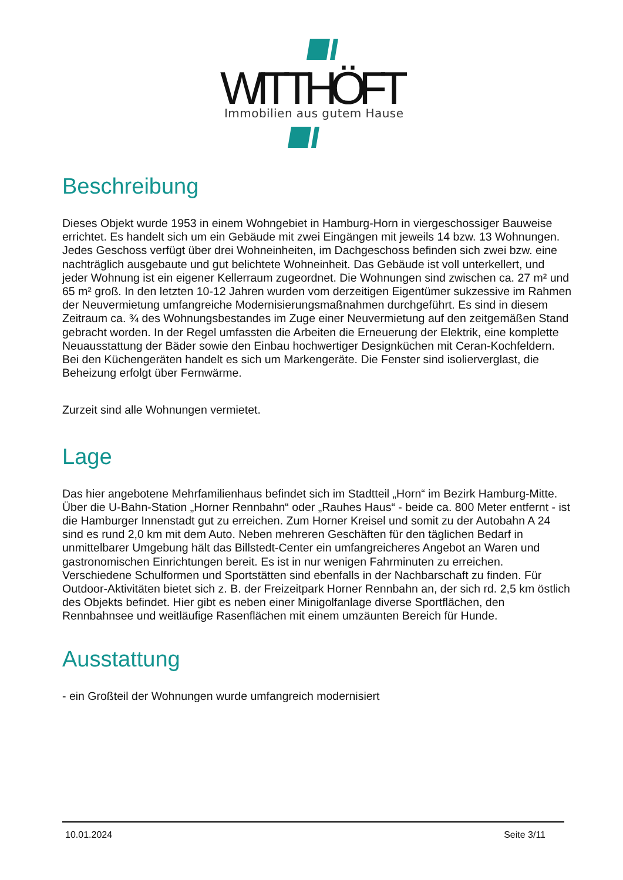WITTHÖFT
Immobilien aus gutem Hause
Beschreibung
Dieses Objekt wurde 1953 in einem Wohngebiet in Hamburg-Horn in viergeschossiger Bauweise errichtet. Es handelt sich um ein Gebäude mit zwei Eingängen mit jeweils 14 bzw. 13 Wohnungen. Jedes Geschoss verfügt über drei Wohneinheiten, im Dachgeschoss befinden sich zwei bzw. eine nachträglich ausgebaute und gut belichtete Wohneinheit. Das Gebäude ist voll unterkellert, und jeder Wohnung ist ein eigener Kellerraum zugeordnet. Die Wohnungen sind zwischen ca. 27 m² und 65 m² groß. In den letzten 10-12 Jahren wurden vom derzeitigen Eigentümer sukzessive im Rahmen der Neuvermietung umfangreiche Modernisierungsmaßnahmen durchgeführt. Es sind in diesem Zeitraum ca. ¾ des Wohnungsbestandes im Zuge einer Neuvermietung auf den zeitgemäßen Stand gebracht worden. In der Regel umfassten die Arbeiten die Erneuerung der Elektrik, eine komplette Neuausstattung der Bäder sowie den Einbau hochwertiger Designküchen mit Ceran-Kochfeldern. Bei den Küchengeräten handelt es sich um Markengeräte. Die Fenster sind isolierverglast, die Beheizung erfolgt über Fernwärme.
Zurzeit sind alle Wohnungen vermietet.
Lage
Das hier angebotene Mehrfamilienhaus befindet sich im Stadtteil „Horn“ im Bezirk Hamburg-Mitte. Über die U-Bahn-Station „Horner Rennbahn“ oder „Rauhes Haus“ - beide ca. 800 Meter entfernt - ist die Hamburger Innenstadt gut zu erreichen. Zum Horner Kreisel und somit zu der Autobahn A 24 sind es rund 2,0 km mit dem Auto. Neben mehreren Geschäften für den täglichen Bedarf in unmittelbarer Umgebung hält das Billstedt-Center ein umfangreicheres Angebot an Waren und gastronomischen Einrichtungen bereit. Es ist in nur wenigen Fahrminuten zu erreichen. Verschiedene Schulformen und Sportstätten sind ebenfalls in der Nachbarschaft zu finden. Für Outdoor-Aktivitäten bietet sich z. B. der Freizeitpark Horner Rennbahn an, der sich rd. 2,5 km östlich des Objekts befindet. Hier gibt es neben einer Minigolfanlage diverse Sportflächen, den Rennbahnsee und weitläufige Rasenflächen mit einem umzäunten Bereich für Hunde.
Ausstattung
- ein Großteil der Wohnungen wurde umfangreich modernisiert
10.01.2024 Seite 3/11